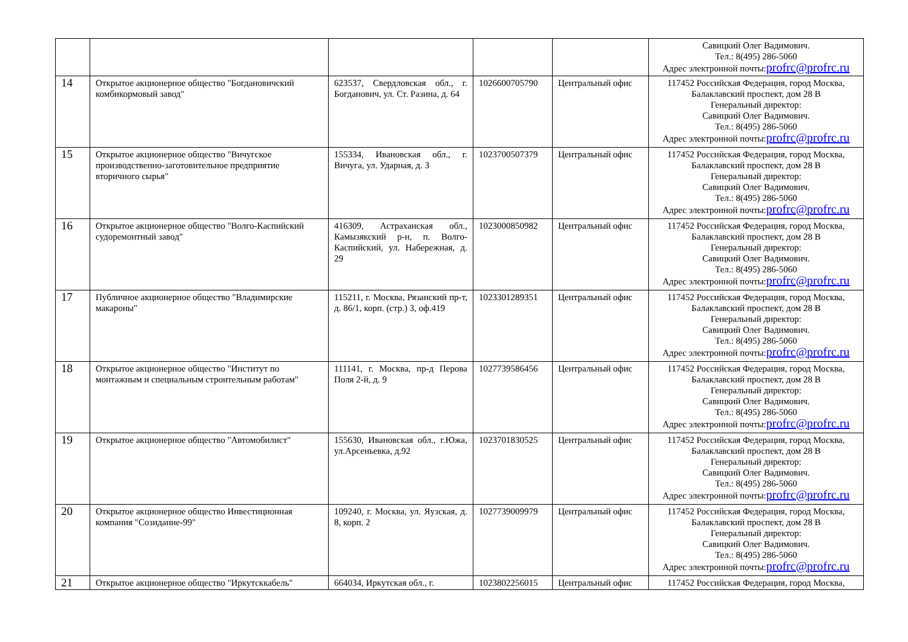| | | | | | Савицкий Олег Вадимович. Тел.: 8(495) 286-5060 Адрес электронной почты: profrc@profrc.ru |
| 14 | Открытое акционерное общество "Богдановичский комбикормовый завод" | 623537, Свердловская обл., г. Богданович, ул. Ст. Разина, д. 64 | 1026600705790 | Центральный офис | 117452 Российская Федерация, город Москва, Балаклавский проспект, дом 28 В Генеральный директор: Савицкий Олег Вадимович. Тел.: 8(495) 286-5060 Адрес электронной почты: profrc@profrc.ru |
| 15 | Открытое акционерное общество "Вичугское производственно-заготовительное предприятие вторичного сырья" | 155334, Ивановская обл., г. Вичуга, ул. Ударная, д. 3 | 1023700507379 | Центральный офис | 117452 Российская Федерация, город Москва, Балаклавский проспект, дом 28 В Генеральный директор: Савицкий Олег Вадимович. Тел.: 8(495) 286-5060 Адрес электронной почты: profrc@profrc.ru |
| 16 | Открытое акционерное общество "Волго-Каспийский судоремонтный завод" | 416309, Астраханская обл., Камызякский р-н, п. Волго-Каспийский, ул. Набережная, д. 29 | 1023000850982 | Центральный офис | 117452 Российская Федерация, город Москва, Балаклавский проспект, дом 28 В Генеральный директор: Савицкий Олег Вадимович. Тел.: 8(495) 286-5060 Адрес электронной почты: profrc@profrc.ru |
| 17 | Публичное акционерное общество "Владимирские макароны" | 115211, г. Москва, Рязанский пр-т, д. 86/1, корп. (стр.) 3, оф.419 | 1023301289351 | Центральный офис | 117452 Российская Федерация, город Москва, Балаклавский проспект, дом 28 В Генеральный директор: Савицкий Олег Вадимович. Тел.: 8(495) 286-5060 Адрес электронной почты: profrc@profrc.ru |
| 18 | Открытое акционерное общество "Институт по монтажным и специальным строительным работам" | 111141, г. Москва, пр-д Перова Поля 2-й, д. 9 | 1027739586456 | Центральный офис | 117452 Российская Федерация, город Москва, Балаклавский проспект, дом 28 В Генеральный директор: Савицкий Олег Вадимович. Тел.: 8(495) 286-5060 Адрес электронной почты: profrc@profrc.ru |
| 19 | Открытое акционерное общество "Автомобилист" | 155630, Ивановская обл., г.Южа, ул.Арсеньевка, д.92 | 1023701830525 | Центральный офис | 117452 Российская Федерация, город Москва, Балаклавский проспект, дом 28 В Генеральный директор: Савицкий Олег Вадимович. Тел.: 8(495) 286-5060 Адрес электронной почты: profrc@profrc.ru |
| 20 | Открытое акционерное общество Инвестиционная компания "Созидание-99" | 109240, г. Москва, ул. Яузская, д. 8, корп. 2 | 1027739009979 | Центральный офис | 117452 Российская Федерация, город Москва, Балаклавский проспект, дом 28 В Генеральный директор: Савицкий Олег Вадимович. Тел.: 8(495) 286-5060 Адрес электронной почты: profrc@profrc.ru |
| 21 | Открытое акционерное общество "Иркутсккабель" | 664034, Иркутская обл., г. | 1023802256015 | Центральный офис | 117452 Российская Федерация, город Москва, |